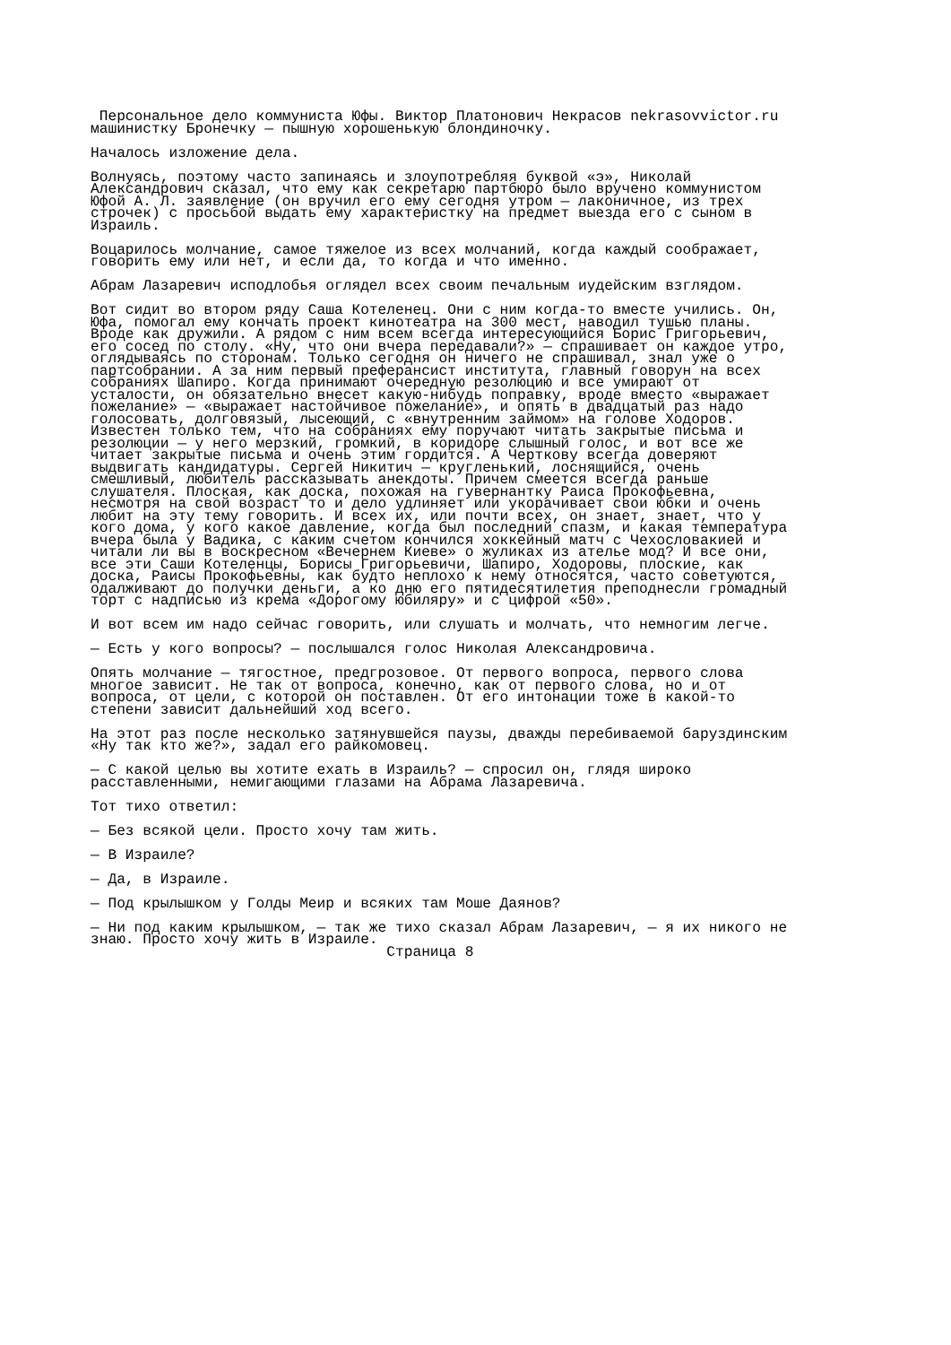Персональное дело коммуниста Юфы. Виктор Платонович Некрасов nekrasovvictor.ru
машинистку Бронечку — пышную хорошенькую блондиночку.

Началось изложение дела.

Волнуясь, поэтому часто запинаясь и злоупотребляя буквой «э», Николай
Александрович сказал, что ему как секретарю партбюро было вручено коммунистом
Юфой А. Л. заявление (он вручил его ему сегодня утром — лаконичное, из трех
строчек) с просьбой выдать ему характеристку на предмет выезда его с сыном в
Израиль.

Воцарилось молчание, самое тяжелое из всех молчаний, когда каждый соображает,
говорить ему или нет, и если да, то когда и что именно.

Абрам Лазаревич исподлобья оглядел всех своим печальным иудейским взглядом.

Вот сидит во втором ряду Саша Котеленец. Они с ним когда-то вместе учились. Он,
Юфа, помогал ему кончать проект кинотеатра на 300 мест, наводил тушью планы.
Вроде как дружили. А рядом с ним всем всегда интересующийся Борис Григорьевич,
его сосед по столу. «Ну, что они вчера передавали?» — спрашивает он каждое утро,
оглядываясь по сторонам. Только сегодня он ничего не спрашивал, знал уже о
партсобрании. А за ним первый преферансист института, главный говорун на всех
собраниях Шапиро. Когда принимают очередную резолюцию и все умирают от
усталости, он обязательно внесет какую-нибудь поправку, вроде вместо «выражает
пожелание» — «выражает настойчивое пожелание», и опять в двадцатый раз надо
голосовать, долговязый, лысеющий, с «внутренним займом» на голове Ходоров.
Известен только тем, что на собраниях ему поручают читать закрытые письма и
резолюции — у него мерзкий, громкий, в коридоре слышный голос, и вот все же
читает закрытые письма и очень этим гордится. А Черткову всегда доверяют
выдвигать кандидатуры. Сергей Никитич — кругленький, лоснящийся, очень
смешливый, любитель рассказывать анекдоты. Причем смеется всегда раньше
слушателя. Плоская, как доска, похожая на гувернантку Раиса Прокофьевна,
несмотря на свой возраст то и дело удлиняет или укорачивает свои юбки и очень
любит на эту тему говорить. И всех их, или почти всех, он знает, знает, что у
кого дома, у кого какое давление, когда был последний спазм, и какая температура
вчера была у Вадика, с каким счетом кончился хоккейный матч с Чехословакией и
читали ли вы в воскресном «Вечернем Киеве» о жуликах из ателье мод? И все они,
все эти Саши Котеленцы, Борисы Григорьевичи, Шапиро, Ходоровы, плоские, как
доска, Раисы Прокофьевны, как будто неплохо к нему относятся, часто советуются,
одалживают до получки деньги, а ко дню его пятидесятилетия преподнесли громадный
торт с надписью из крема «Дорогому юбиляру» и с цифрой «50».

И вот всем им надо сейчас говорить, или слушать и молчать, что немногим легче.

— Есть у кого вопросы? — послышался голос Николая Александровича.

Опять молчание — тягостное, предгрозовое. От первого вопроса, первого слова
многое зависит. Не так от вопроса, конечно, как от первого слова, но и от
вопроса, от цели, с которой он поставлен. От его интонации тоже в какой-то
степени зависит дальнейший ход всего.

На этот раз после несколько затянувшейся паузы, дважды перебиваемой баруздинским
«Ну так кто же?», задал его райкомовец.

— С какой целью вы хотите ехать в Израиль? — спросил он, глядя широко
расставленными, немигающими глазами на Абрама Лазаревича.

Тот тихо ответил:

— Без всякой цели. Просто хочу там жить.

— В Израиле?

— Да, в Израиле.

— Под крылышком у Голды Меир и всяких там Моше Даянов?

— Ни под каким крылышком, — так же тихо сказал Абрам Лазаревич, — я их никого не
знаю. Просто хочу жить в Израиле.
                                  Страница 8